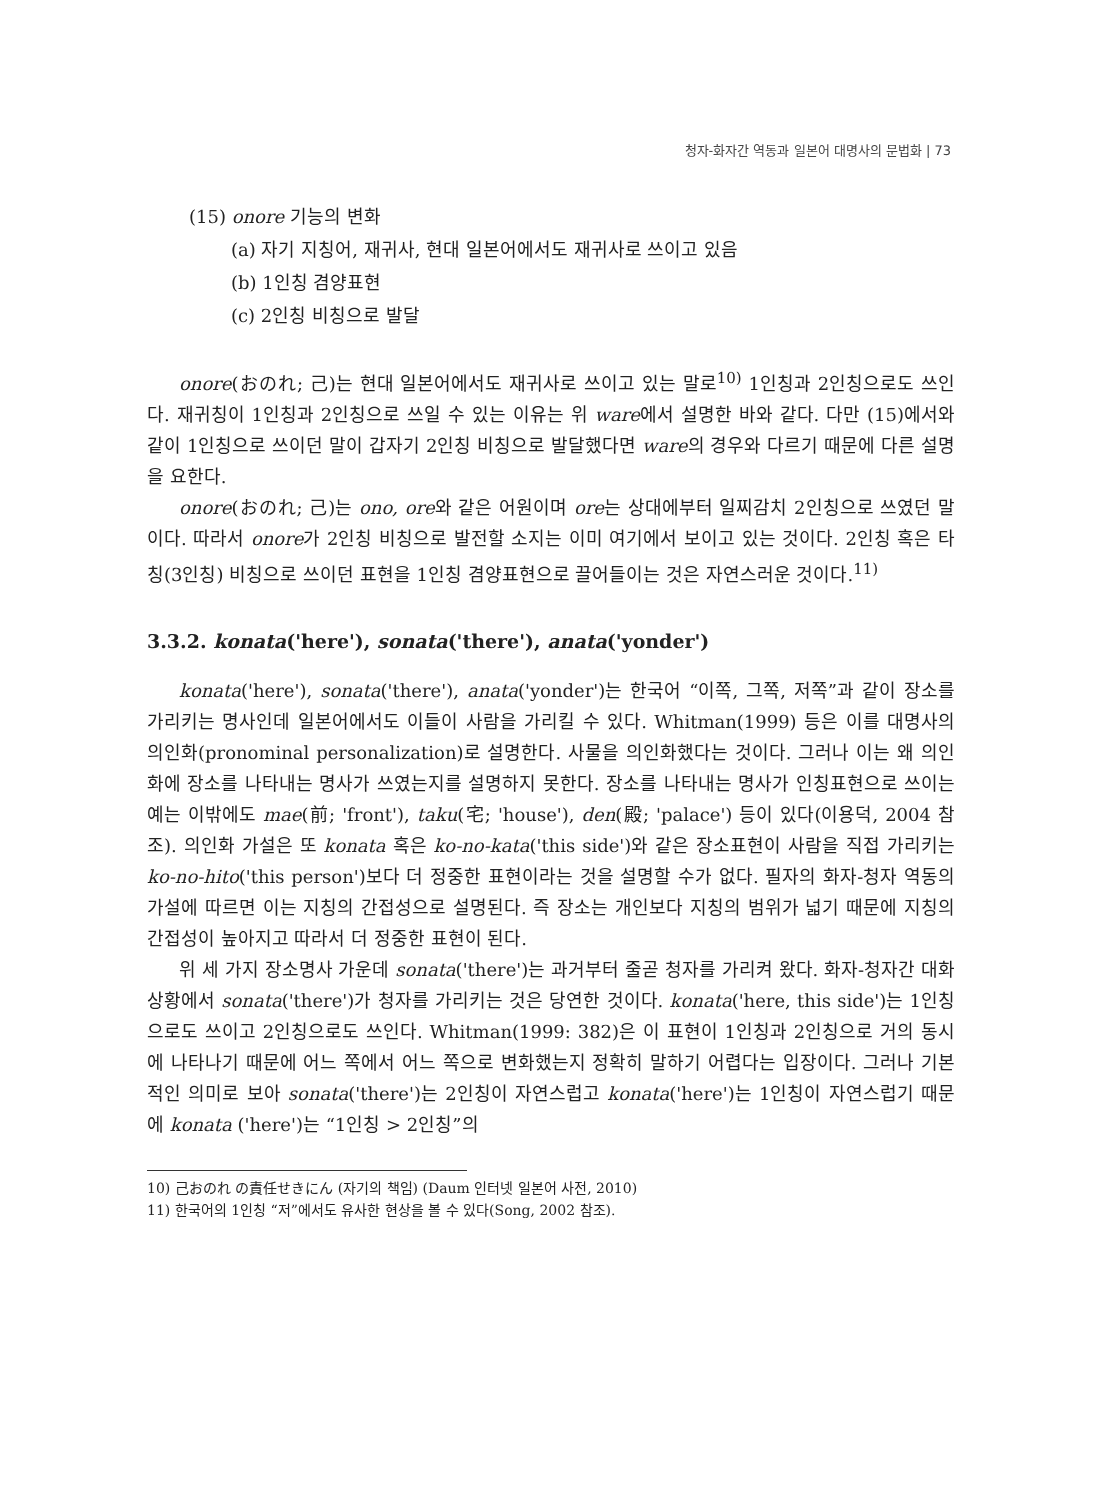청자-화자간 역동과 일본어 대명사의 문법화 | 73
(15) onore 기능의 변화
(a) 자기 지칭어, 재귀사, 현대 일본어에서도 재귀사로 쓰이고 있음
(b) 1인칭 겸양표현
(c) 2인칭 비칭으로 발달
onore(おのれ; 己)는 현대 일본어에서도 재귀사로 쓰이고 있는 말로<sup>10)</sup> 1인칭과 2인칭으로도 쓰인다. 재귀칭이 1인칭과 2인칭으로 쓰일 수 있는 이유는 위 ware에서 설명한 바와 같다. 다만 (15)에서와 같이 1인칭으로 쓰이던 말이 갑자기 2인칭 비칭으로 발달했다면 ware의 경우와 다르기 때문에 다른 설명을 요한다.
onore(おのれ; 己)는 ono, ore와 같은 어원이며 ore는 상대에부터 일찌감치 2인칭으로 쓰였던 말이다. 따라서 onore가 2인칭 비칭으로 발전할 소지는 이미 여기에서 보이고 있는 것이다. 2인칭 혹은 타칭(3인칭) 비칭으로 쓰이던 표현을 1인칭 겸양표현으로 끌어들이는 것은 자연스러운 것이다.<sup>11)</sup>
3.3.2. konata('here'), sonata('there'), anata('yonder')
konata('here'), sonata('there'), anata('yonder')는 한국어 “이쪽, 그쪽, 저쪽”과 같이 장소를 가리키는 명사인데 일본어에서도 이들이 사람을 가리킬 수 있다. Whitman(1999) 등은 이를 대명사의 의인화(pronominal personalization)로 설명한다. 사물을 의인화했다는 것이다. 그러나 이는 왜 의인화에 장소를 나타내는 명사가 쓰였는지를 설명하지 못한다. 장소를 나타내는 명사가 인칭표현으로 쓰이는 예는 이밖에도 mae(前; 'front'), taku(宅; 'house'), den(殿; 'palace') 등이 있다(이용덕, 2004 참조). 의인화 가설은 또 konata 혹은 ko-no-kata('this side')와 같은 장소표현이 사람을 직접 가리키는 ko-no-hito('this person')보다 더 정중한 표현이라는 것을 설명할 수가 없다. 필자의 화자-청자 역동의 가설에 따르면 이는 지칭의 간접성으로 설명된다. 즉 장소는 개인보다 지칭의 범위가 넓기 때문에 지칭의 간접성이 높아지고 따라서 더 정중한 표현이 된다.
위 세 가지 장소명사 가운데 sonata('there')는 과거부터 줄곧 청자를 가리켜 왔다. 화자-청자간 대화 상황에서 sonata('there')가 청자를 가리키는 것은 당연한 것이다. konata('here, this side')는 1인칭으로도 쓰이고 2인칭으로도 쓰인다. Whitman(1999: 382)은 이 표현이 1인칭과 2인칭으로 거의 동시에 나타나기 때문에 어느 쪽에서 어느 쪽으로 변화했는지 정확히 말하기 어렵다는 입장이다. 그러나 기본적인 의미로 보아 sonata('there')는 2인칭이 자연스럽고 konata('here')는 1인칭이 자연스럽기 때문에 konata ('here')는 “1인칭 > 2인칭”의
10) 己おのれ の責任せきにん (자기의 책임) (Daum 인터넷 일본어 사전, 2010)
11) 한국어의 1인칭 “저”에서도 유사한 현상을 볼 수 있다(Song, 2002 참조).